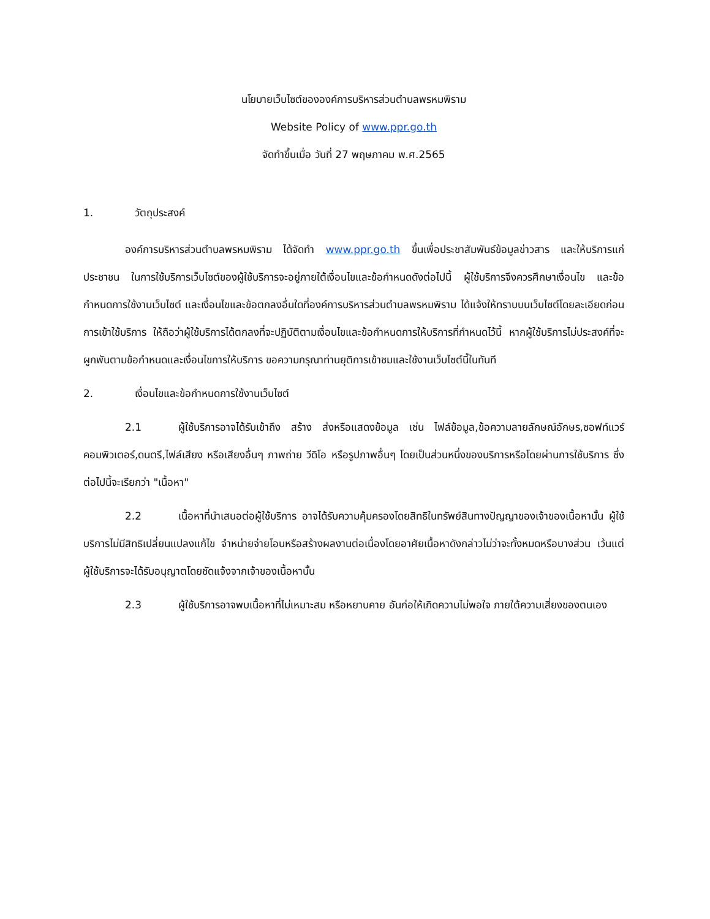นโยบายเว็บไซต์ขององค์การบริหารส่วนตำบลพรหมพิราม
Website Policy of www.ppr.go.th
จัดทำขึ้นเมื่อ วันที่ 27 พฤษภาคม พ.ศ.2565
1. วัตถุประสงค์
องค์การบริหารส่วนตำบลพรหมพิราม ได้จัดทำ www.ppr.go.th ขึ้นเพื่อประชาสัมพันธ์ข้อมูลข่าวสาร และให้บริการแก่ประชาชน ในการใช้บริการเว็บไซต์ของผู้ใช้บริการจะอยู่ภายใต้เงื่อนไขและข้อกำหนดดังต่อไปนี้ ผู้ใช้บริการจึงควรศึกษาเงื่อนไข และข้อกำหนดการใช้งานเว็บไซต์ และเงื่อนไขและข้อตกลงอื่นใดที่องค์การบริหารส่วนตำบลพรหมพิราม ได้แจ้งให้ทราบบนเว็บไซต์โดยละเอียดก่อนการเข้าใช้บริการ ให้ถือว่าผู้ใช้บริการได้ตกลงที่จะปฏิบัติตามเงื่อนไขและข้อกำหนดการให้บริการที่กำหนดไว้นี้ หากผู้ใช้บริการไม่ประสงค์ที่จะผูกพันตามข้อกำหนดและเงื่อนไขการให้บริการ ขอความกรุณาท่านยุติการเข้าชมและใช้งานเว็บไซต์นี้ในทันที
2. เงื่อนไขและข้อกำหนดการใช้งานเว็บไซต์
2.1 ผู้ใช้บริการอาจได้รับเข้าถึง สร้าง ส่งหรือแสดงข้อมูล เช่น ไฟล์ข้อมูล,ข้อความลายลักษณ์อักษร,ซอฟท์แวร์คอมพิวเตอร์,ดนตรี,ไฟล์เสียง หรือเสียงอื่นๆ ภาพถ่าย วีดิโอ หรือรูปภาพอื่นๆ โดยเป็นส่วนหนึ่งของบริการหรือโดยผ่านการใช้บริการ ซึ่งต่อไปนี้จะเรียกว่า "เนื้อหา"
2.2 เนื้อหาที่นำเสนอต่อผู้ใช้บริการ อาจได้รับความคุ้มครองโดยสิทธิในทรัพย์สินทางปัญญาของเจ้าของเนื้อหานั้น ผู้ใช้บริการไม่มีสิทธิเปลี่ยนแปลงแก้ไข จำหน่ายจ่ายโอนหรือสร้างผลงานต่อเนื่องโดยอาศัยเนื้อหาดังกล่าวไม่ว่าจะทั้งหมดหรือบางส่วน เว้นแต่ผู้ใช้บริการจะได้รับอนุญาตโดยชัดแจ้งจากเจ้าของเนื้อหานั้น
2.3 ผู้ใช้บริการอาจพบเนื้อหาที่ไม่เหมาะสม หรือหยาบคาย อันก่อให้เกิดความไม่พอใจ ภายใต้ความเสี่ยงของตนเอง